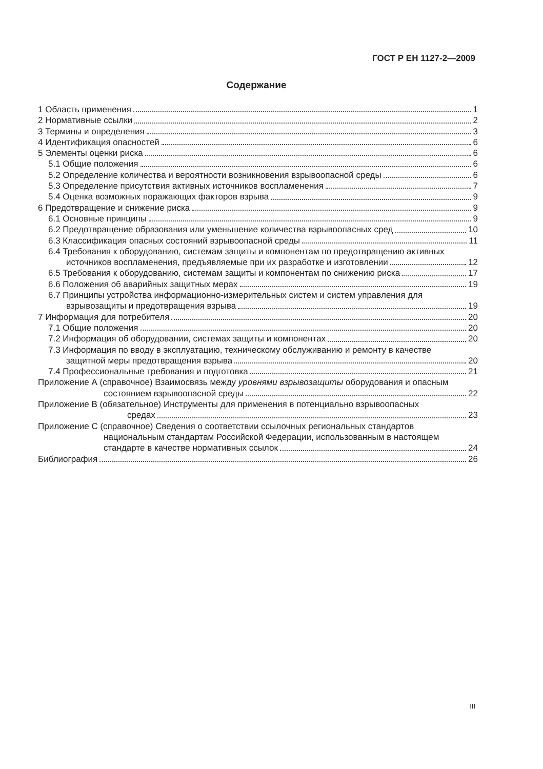ГОСТ Р ЕН 1127-2—2009
Содержание
1 Область применения 1
2 Нормативные ссылки 2
3 Термины и определения 3
4 Идентификация опасностей 6
5 Элементы оценки риска 6
5.1 Общие положения 6
5.2 Определение количества и вероятности возникновения взрывоопасной среды 6
5.3 Определение присутствия активных источников воспламенения 7
5.4 Оценка возможных поражающих факторов взрыва 9
6 Предотвращение и снижение риска 9
6.1 Основные принципы 9
6.2 Предотвращение образования или уменьшение количества взрывоопасных сред 10
6.3 Классификация опасных состояний взрывоопасной среды 11
6.4 Требования к оборудованию, системам защиты и компонентам по предотвращению активных
источников воспламенения, предъявляемые при их разработке и изготовлении 12
6.5 Требования к оборудованию, системам защиты и компонентам по снижению риска 17
6.6 Положения об аварийных защитных мерах 19
6.7 Принципы устройства информационно-измерительных систем и систем управления для
взрывозащиты и предотвращения взрыва 19
7 Информация для потребителя 20
7.1 Общие положения 20
7.2 Информация об оборудовании, системах защиты и компонентах 20
7.3 Информация по вводу в эксплуатацию, техническому обслуживанию и ремонту в качестве
защитной меры предотвращения взрыва 20
7.4 Профессиональные требования и подготовка 21
Приложение А (справочное) Взаимосвязь между уровнями взрывозащиты оборудования и опасным
состоянием взрывоопасной среды 22
Приложение В (обязательное) Инструменты для применения в потенциально взрывоопасных
средах 23
Приложение С (справочное) Сведения о соответствии ссылочных региональных стандартов
национальным стандартам Российской Федерации, использованным в настоящем
стандарте в качестве нормативных ссылок 24
Библиография 26
III